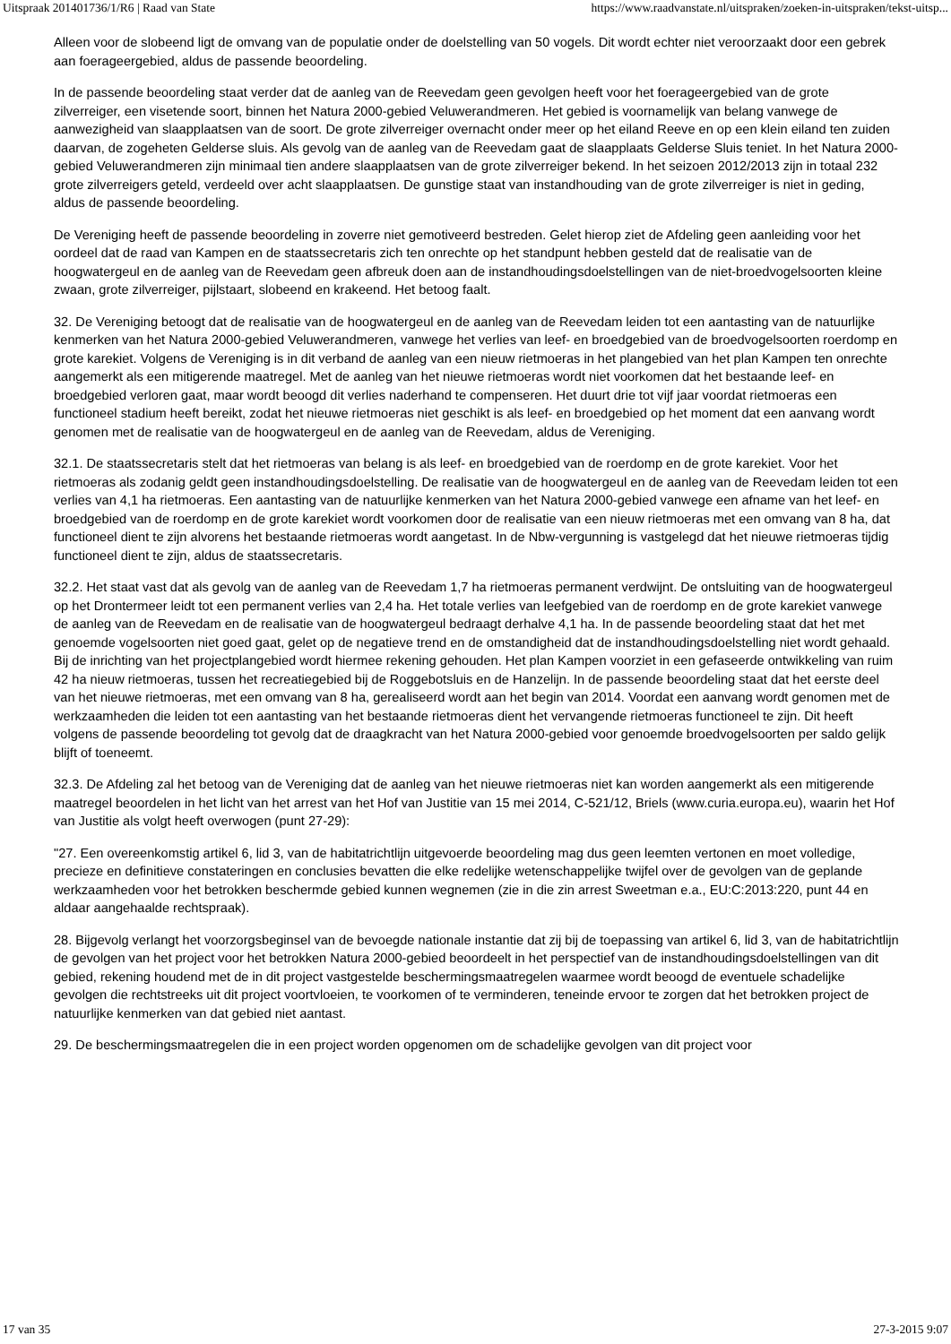Uitspraak 201401736/1/R6 | Raad van State https://www.raadvanstate.nl/uitspraken/zoeken-in-uitspraken/tekst-uitsp...
Alleen voor de slobeend ligt de omvang van de populatie onder de doelstelling van 50 vogels. Dit wordt echter niet veroorzaakt door een gebrek aan foerageergebied, aldus de passende beoordeling.
In de passende beoordeling staat verder dat de aanleg van de Reevedam geen gevolgen heeft voor het foerageergebied van de grote zilverreiger, een visetende soort, binnen het Natura 2000-gebied Veluwerandmeren. Het gebied is voornamelijk van belang vanwege de aanwezigheid van slaapplaatsen van de soort. De grote zilverreiger overnacht onder meer op het eiland Reeve en op een klein eiland ten zuiden daarvan, de zogeheten Gelderse sluis. Als gevolg van de aanleg van de Reevedam gaat de slaapplaats Gelderse Sluis teniet. In het Natura 2000-gebied Veluwerandmeren zijn minimaal tien andere slaapplaatsen van de grote zilverreiger bekend. In het seizoen 2012/2013 zijn in totaal 232 grote zilverreigers geteld, verdeeld over acht slaapplaatsen. De gunstige staat van instandhouding van de grote zilverreiger is niet in geding, aldus de passende beoordeling.
De Vereniging heeft de passende beoordeling in zoverre niet gemotiveerd bestreden. Gelet hierop ziet de Afdeling geen aanleiding voor het oordeel dat de raad van Kampen en de staatssecretaris zich ten onrechte op het standpunt hebben gesteld dat de realisatie van de hoogwatergeul en de aanleg van de Reevedam geen afbreuk doen aan de instandhoudingsdoelstellingen van de niet-broedvogelsoorten kleine zwaan, grote zilverreiger, pijlstaart, slobeend en krakeend. Het betoog faalt.
32. De Vereniging betoogt dat de realisatie van de hoogwatergeul en de aanleg van de Reevedam leiden tot een aantasting van de natuurlijke kenmerken van het Natura 2000-gebied Veluwerandmeren, vanwege het verlies van leef- en broedgebied van de broedvogelsoorten roerdomp en grote karekiet. Volgens de Vereniging is in dit verband de aanleg van een nieuw rietmoeras in het plangebied van het plan Kampen ten onrechte aangemerkt als een mitigerende maatregel. Met de aanleg van het nieuwe rietmoeras wordt niet voorkomen dat het bestaande leef- en broedgebied verloren gaat, maar wordt beoogd dit verlies naderhand te compenseren. Het duurt drie tot vijf jaar voordat rietmoeras een functioneel stadium heeft bereikt, zodat het nieuwe rietmoeras niet geschikt is als leef- en broedgebied op het moment dat een aanvang wordt genomen met de realisatie van de hoogwatergeul en de aanleg van de Reevedam, aldus de Vereniging.
32.1. De staatssecretaris stelt dat het rietmoeras van belang is als leef- en broedgebied van de roerdomp en de grote karekiet. Voor het rietmoeras als zodanig geldt geen instandhoudingsdoelstelling. De realisatie van de hoogwatergeul en de aanleg van de Reevedam leiden tot een verlies van 4,1 ha rietmoeras. Een aantasting van de natuurlijke kenmerken van het Natura 2000-gebied vanwege een afname van het leef- en broedgebied van de roerdomp en de grote karekiet wordt voorkomen door de realisatie van een nieuw rietmoeras met een omvang van 8 ha, dat functioneel dient te zijn alvorens het bestaande rietmoeras wordt aangetast. In de Nbw-vergunning is vastgelegd dat het nieuwe rietmoeras tijdig functioneel dient te zijn, aldus de staatssecretaris.
32.2. Het staat vast dat als gevolg van de aanleg van de Reevedam 1,7 ha rietmoeras permanent verdwijnt. De ontsluiting van de hoogwatergeul op het Drontermeer leidt tot een permanent verlies van 2,4 ha. Het totale verlies van leefgebied van de roerdomp en de grote karekiet vanwege de aanleg van de Reevedam en de realisatie van de hoogwatergeul bedraagt derhalve 4,1 ha. In de passende beoordeling staat dat het met genoemde vogelsoorten niet goed gaat, gelet op de negatieve trend en de omstandigheid dat de instandhoudingsdoelstelling niet wordt gehaald. Bij de inrichting van het projectplangebied wordt hiermee rekening gehouden. Het plan Kampen voorziet in een gefaseerde ontwikkeling van ruim 42 ha nieuw rietmoeras, tussen het recreatiegebied bij de Roggebotsluis en de Hanzelijn. In de passende beoordeling staat dat het eerste deel van het nieuwe rietmoeras, met een omvang van 8 ha, gerealiseerd wordt aan het begin van 2014. Voordat een aanvang wordt genomen met de werkzaamheden die leiden tot een aantasting van het bestaande rietmoeras dient het vervangende rietmoeras functioneel te zijn. Dit heeft volgens de passende beoordeling tot gevolg dat de draagkracht van het Natura 2000-gebied voor genoemde broedvogelsoorten per saldo gelijk blijft of toeneemt.
32.3. De Afdeling zal het betoog van de Vereniging dat de aanleg van het nieuwe rietmoeras niet kan worden aangemerkt als een mitigerende maatregel beoordelen in het licht van het arrest van het Hof van Justitie van 15 mei 2014, C-521/12, Briels (www.curia.europa.eu), waarin het Hof van Justitie als volgt heeft overwogen (punt 27-29):
"27. Een overeenkomstig artikel 6, lid 3, van de habitatrichtlijn uitgevoerde beoordeling mag dus geen leemten vertonen en moet volledige, precieze en definitieve constateringen en conclusies bevatten die elke redelijke wetenschappelijke twijfel over de gevolgen van de geplande werkzaamheden voor het betrokken beschermde gebied kunnen wegnemen (zie in die zin arrest Sweetman e.a., EU:C:2013:220, punt 44 en aldaar aangehaalde rechtspraak).
28. Bijgevolg verlangt het voorzorgsbeginsel van de bevoegde nationale instantie dat zij bij de toepassing van artikel 6, lid 3, van de habitatrichtlijn de gevolgen van het project voor het betrokken Natura 2000-gebied beoordeelt in het perspectief van de instandhoudingsdoelstellingen van dit gebied, rekening houdend met de in dit project vastgestelde beschermingsmaatregelen waarmee wordt beoogd de eventuele schadelijke gevolgen die rechtstreeks uit dit project voortvloeien, te voorkomen of te verminderen, teneinde ervoor te zorgen dat het betrokken project de natuurlijke kenmerken van dat gebied niet aantast.
29. De beschermingsmaatregelen die in een project worden opgenomen om de schadelijke gevolgen van dit project voor
17 van 35 27-3-2015 9:07